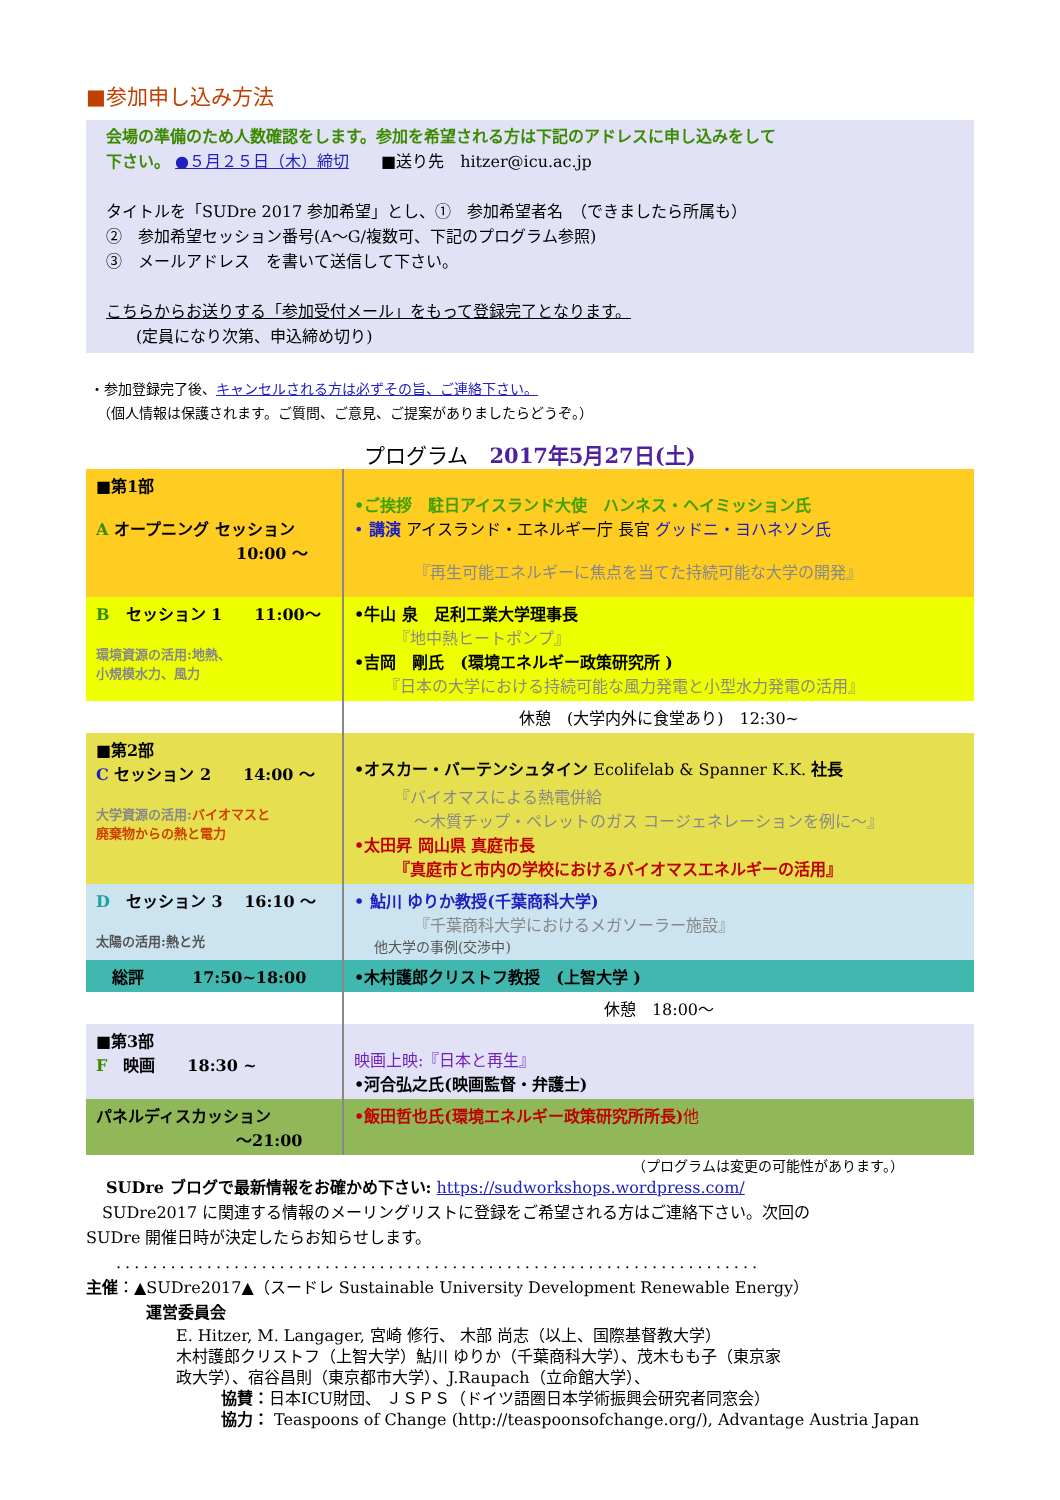■参加申し込み方法
会場の準備のため人数確認をします。参加を希望される方は下記のアドレスに申し込みをして
下さい。 ●５月２５日（木）締切　　■送り先　hitzer@icu.ac.jp
タイトルを「SUDre 2017 参加希望」とし、①　参加希望者名　（できましたら所属も）
②　参加希望セッション番号(A～G/複数可、下記のプログラム参照)
③　メールアドレス　を書いて送信して下さい。
こちらからお送りする「参加受付メール」をもって登録完了となります。
(定員になり次第、申込締め切り)
・参加登録完了後、キャンセルされる方は必ずその旨、ご連絡下さい。
　（個人情報は保護されます。ご質問、ご意見、ご提案がありましたらどうぞ。）
プログラム　2017年5月27日(土)
| ■第1部 A オープニング セッション 10:00 ～ | •ご挨拶 駐日アイスランド大使 ハンネス・ヘイミッション氏 • 講演 アイスランド・エネルギー庁 長官 グッドニ・ヨハネソン氏 『再生可能エネルギーに焦点を当てた持続可能な大学の開発』 |
| B セッション 1 11:00～ 環境資源の活用:地熱、 小規模水力、風力 | •牛山 泉 足利工業大学理事長 『地中熱ヒートポンプ』 •吉岡 剛氏 (環境エネルギー政策研究所 ) 『日本の大学における持続可能な風力発電と小型水力発電の活用』 |
| | 休憩 (大学内外に食堂あり) 12:30~ |
| ■第2部 C セッション 2 14:00 ～ 大学資源の活用: バイオマスと 廃棄物からの熱と電力 | •オスカー・バーテンシュタイン Ecolifelab & Spanner K.K. 社長 『バイオマスによる熱電併給 ～木質チップ・ペレットのガス コージェネレーションを例に～』 •太田昇 岡山県 真庭市長 『真庭市と市内の学校におけるバイオマスエネルギーの活用』 |
| D セッション 3 16:10 ～ 太陽の活用:熱と光 | • 鮎川 ゆりか教授(千葉商科大学) 『千葉商科大学におけるメガソーラー施設』 他大学の事例(交渉中) |
| 総評 17:50~18:00 | •木村護郎クリストフ教授 (上智大学 ) |
| | 休憩 18:00～ |
| ■第3部 F 映画 18:30 ~ | 映画上映:『日本と再生』 •河合弘之氏(映画監督・弁護士) |
| パネルディスカッション ～21:00 | •飯田哲也氏(環境エネルギー政策研究所所長) 他 |
（プログラムは変更の可能性があります。）
SUDre ブログで最新情報をお確かめ下さい: https://sudworkshops.wordpress.com/
SUDre2017 に関連する情報のメーリングリストに登録をご希望される方はご連絡下さい。次回の
SUDre 開催日時が決定したらお知らせします。
.......................................................................
主催：▲SUDre2017▲（スードレ Sustainable University Development Renewable Energy）
運営委員会
E. Hitzer, M. Langager, 宮崎 修行、 木部 尚志（以上、国際基督教大学）
木村護郎クリストフ（上智大学）鮎川 ゆりか（千葉商科大学）、茂木もも子（東京家
政大学）、宿谷昌則（東京都市大学）、J.Raupach（立命館大学）、
協賛：日本ICU財団、 ＪＳＰＳ（ドイツ語圏日本学術振興会研究者同窓会）
協力： Teaspoons of Change (http://teaspoonsofchange.org/), Advantage Austria Japan